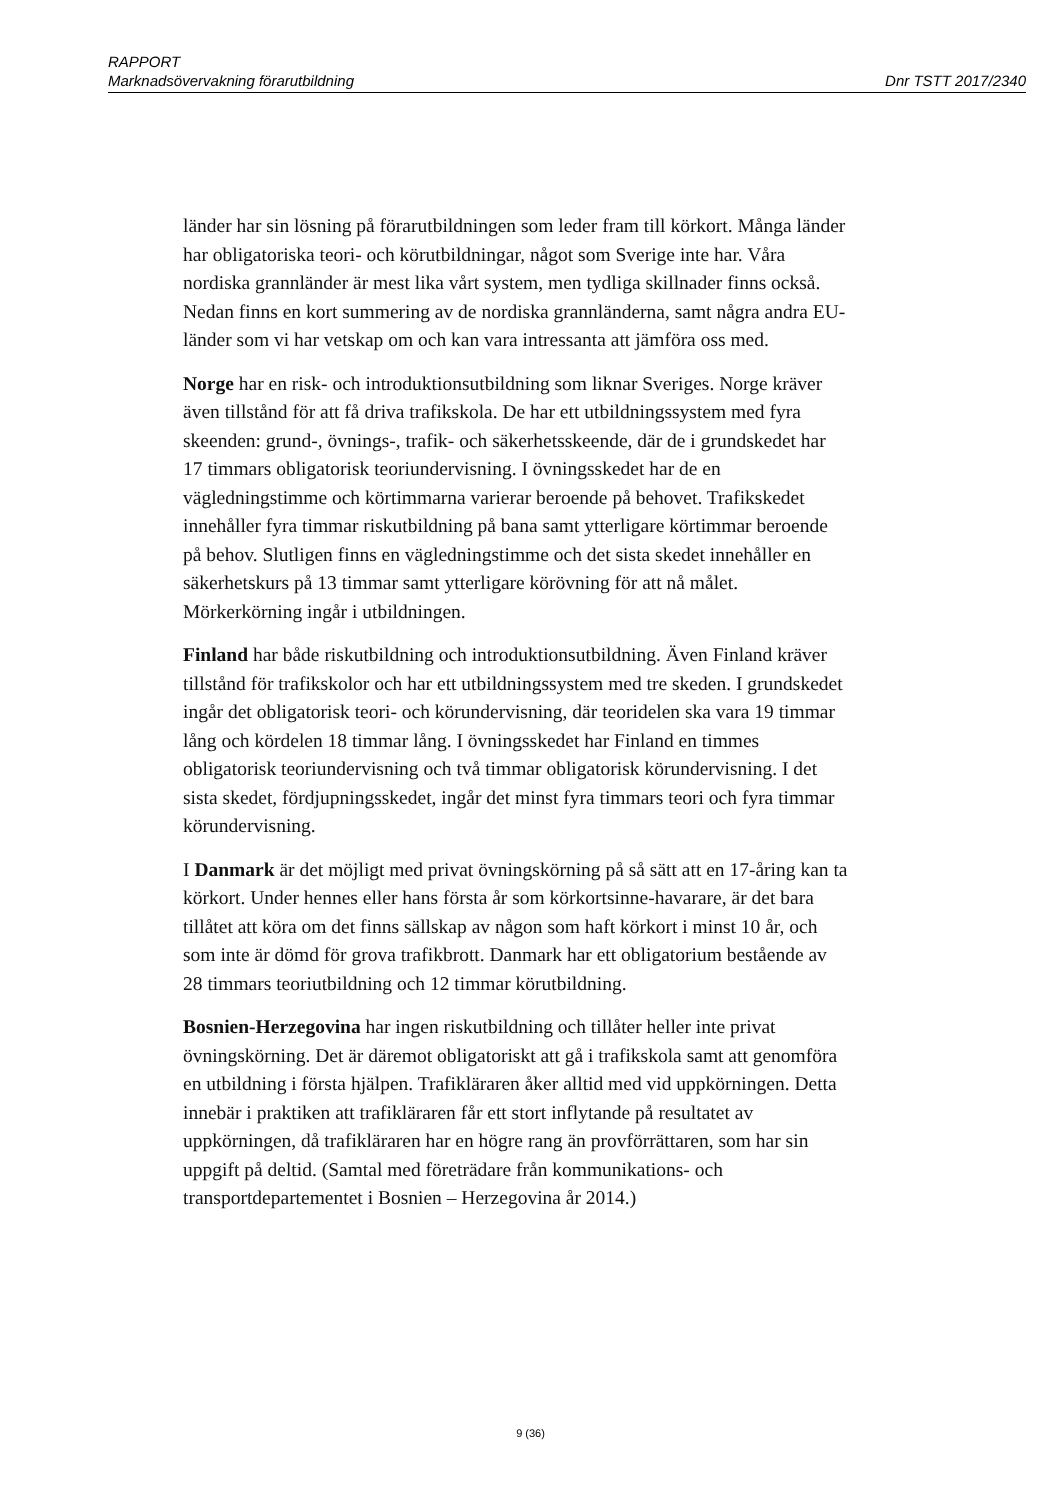RAPPORT
Marknadsövervakning förarutbildning Dnr TSTT 2017/2340
länder har sin lösning på förarutbildningen som leder fram till körkort. Många länder har obligatoriska teori- och körutbildningar, något som Sverige inte har. Våra nordiska grannländer är mest lika vårt system, men tydliga skillnader finns också. Nedan finns en kort summering av de nordiska grannländerna, samt några andra EU-länder som vi har vetskap om och kan vara intressanta att jämföra oss med.
Norge har en risk- och introduktionsutbildning som liknar Sveriges. Norge kräver även tillstånd för att få driva trafikskola. De har ett utbildningssystem med fyra skeenden: grund-, övnings-, trafik- och säkerhetsskeende, där de i grundskedet har 17 timmars obligatorisk teoriundervisning. I övningsskedet har de en vägledningstimme och körtimmarna varierar beroende på behovet. Trafikskedet innehåller fyra timmar riskutbildning på bana samt ytterligare körtimmar beroende på behov. Slutligen finns en vägledningstimme och det sista skedet innehåller en säkerhetskurs på 13 timmar samt ytterligare körövning för att nå målet. Mörkerkörning ingår i utbildningen.
Finland har både riskutbildning och introduktionsutbildning. Även Finland kräver tillstånd för trafikskolor och har ett utbildningssystem med tre skeden. I grundskedet ingår det obligatorisk teori- och körundervisning, där teoridelen ska vara 19 timmar lång och kördelen 18 timmar lång. I övningsskedet har Finland en timmes obligatorisk teoriundervisning och två timmar obligatorisk körundervisning. I det sista skedet, fördjupningsskedet, ingår det minst fyra timmars teori och fyra timmar körundervisning.
I Danmark är det möjligt med privat övningskörning på så sätt att en 17-åring kan ta körkort. Under hennes eller hans första år som körkortsinne-havarare, är det bara tillåtet att köra om det finns sällskap av någon som haft körkort i minst 10 år, och som inte är dömd för grova trafikbrott. Danmark har ett obligatorium bestående av 28 timmars teoriutbildning och 12 timmar körutbildning.
Bosnien-Herzegovina har ingen riskutbildning och tillåter heller inte privat övningskörning. Det är däremot obligatoriskt att gå i trafikskola samt att genomföra en utbildning i första hjälpen. Trafikläraren åker alltid med vid uppkörningen. Detta innebär i praktiken att trafikläraren får ett stort inflytande på resultatet av uppkörningen, då trafikläraren har en högre rang än provförrättaren, som har sin uppgift på deltid. (Samtal med företrädare från kommunikations- och transportdepartementet i Bosnien – Herzegovina år 2014.)
9 (36)